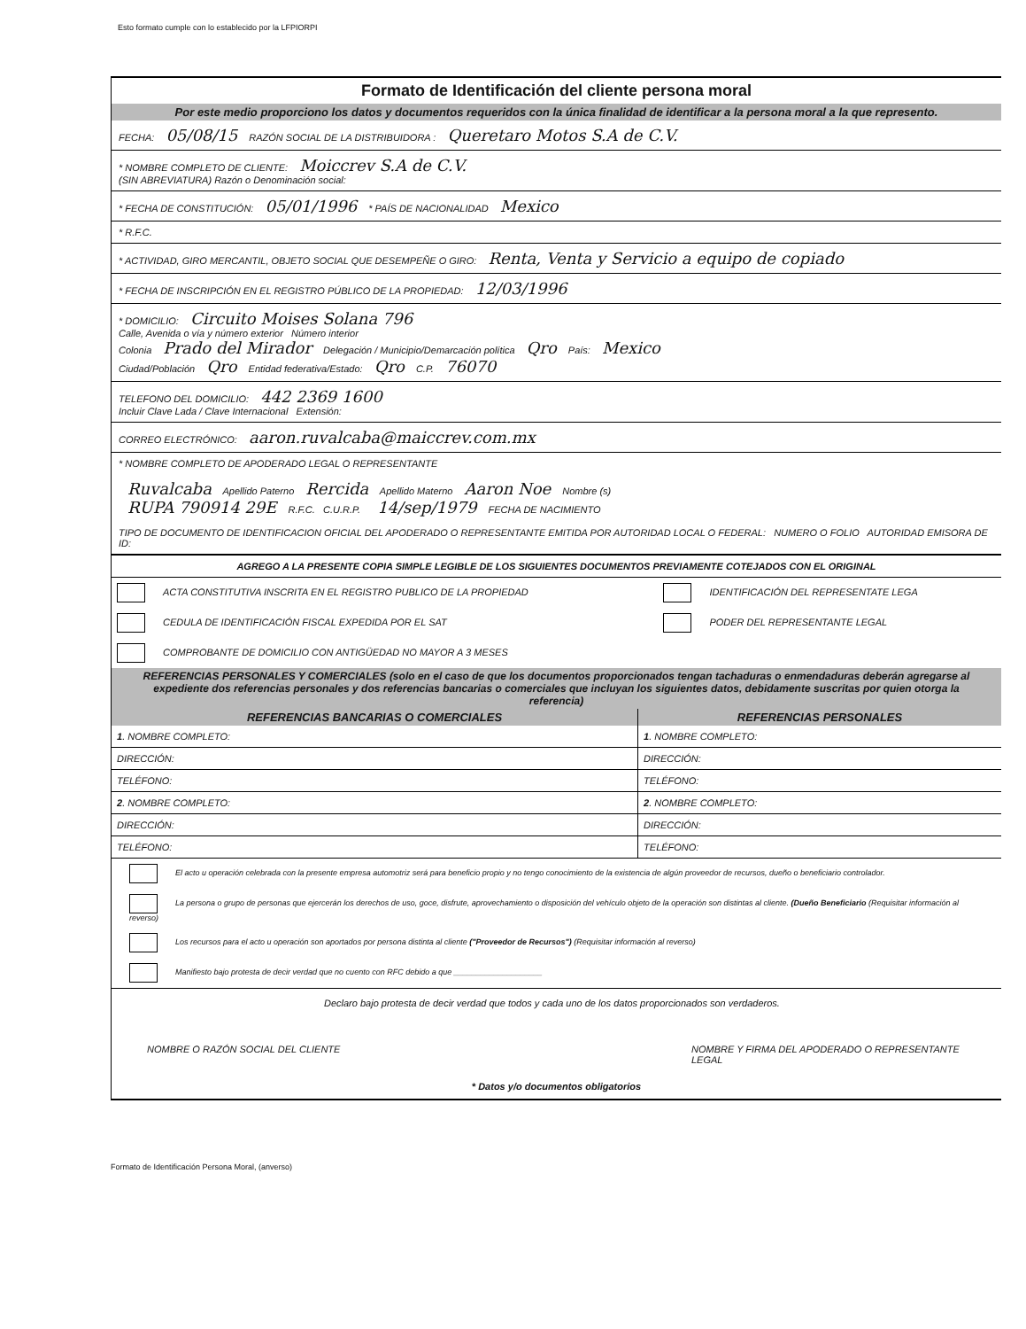Esto formato cumple con lo establecido por la LFPIORPI
Formato de Identificación del cliente persona moral
Por este medio proporciono los datos y documentos requeridos con la única finalidad de identificar a la persona moral a la que represento.
FECHA: 05/08/15 RAZÓN SOCIAL DE LA DISTRIBUIDORA : Queretaro Motos S.A de C.V.
* NOMBRE COMPLETO DE CLIENTE: Moiccrev S.A de C.V.
(SIN ABREVIATURA) Razón o Denominación social:
* FECHA DE CONSTITUCIÓN: 05/01/1996 * PAÍS DE NACIONALIDAD Mexico
* R.F.C.
* ACTIVIDAD, GIRO MERCANTIL, OBJETO SOCIAL QUE DESEMPEÑE O GIRO: Renta, Venta y Servicio a equipo de copiado
* FECHA DE INSCRIPCIÓN EN EL REGISTRO PÚBLICO DE LA PROPIEDAD: 12/03/1996
* DOMICILIO: Circuito Moises Solana 796
Calle, Avenida o vía y número exterior Número interior
Colonia Prado del Mirador Delegación / Municipio/Demarcación política Qro País: Mexico
Ciudad/Población Qro Entidad federativa/Estado: Qro C.P. 76070
TELEFONO DEL DOMICILIO: 442 2369 1600
Incluir Clave Lada / Clave Internacional Extensión:
CORREO ELECTRÓNICO: aaron.ruvalcaba@maiccrev.com.mx
* NOMBRE COMPLETO DE APODERADO LEGAL O REPRESENTANTE
Ruvalcaba Apellido Paterno Rercida Apellido Materno Aaron Noe Nombre (s)
RUPA 790914 29E R.F.C. C.U.R.P. 14/sep/1979 FECHA DE NACIMIENTO
TIPO DE DOCUMENTO DE IDENTIFICACION OFICIAL DEL APODERADO O REPRESENTANTE EMITIDA POR AUTORIDAD LOCAL O FEDERAL: NUMERO O FOLIO AUTORIDAD EMISORA DE ID:
AGREGO A LA PRESENTE COPIA SIMPLE LEGIBLE DE LOS SIGUIENTES DOCUMENTOS PREVIAMENTE COTEJADOS CON EL ORIGINAL
| ACTA CONSTITUTIVA INSCRITA EN EL REGISTRO PUBLICO DE LA PROPIEDAD | IDENTIFICACIÓN DEL REPRESENTATE LEGA |
| CEDULA DE IDENTIFICACIÓN FISCAL EXPEDIDA POR EL SAT | PODER DEL REPRESENTANTE LEGAL |
| COMPROBANTE DE DOMICILIO CON ANTIGÜEDAD NO MAYOR A 3 MESES | |
REFERENCIAS PERSONALES Y COMERCIALES (solo en el caso de que los documentos proporcionados tengan tachaduras o enmendaduras deberán agregarse al expediente dos referencias personales y dos referencias bancarias o comerciales que incluyan los siguientes datos, debidamente suscritas por quien otorga la referencia)
| REFERENCIAS BANCARIAS O COMERCIALES | REFERENCIAS PERSONALES |
| --- | --- |
| 1 . NOMBRE COMPLETO: | 1 . NOMBRE COMPLETO: |
| DIRECCIÓN: | DIRECCIÓN: |
| TELÉFONO: | TELÉFONO: |
| 2 . NOMBRE COMPLETO: | 2 . NOMBRE COMPLETO: |
| DIRECCIÓN: | DIRECCIÓN: |
| TELÉFONO: | TELÉFONO: |
El acto u operación celebrada con la presente empresa automotriz será para beneficio propio y no tengo conocimiento de la existencia de algún proveedor de recursos, dueño o beneficiario controlador.
La persona o grupo de personas que ejercerán los derechos de uso, goce, disfrute, aprovechamiento o disposición del vehículo objeto de la operación son distintas al cliente. (Dueño Beneficiario (Requisitar información al reverso)
Los recursos para el acto u operación son aportados por persona distinta al cliente ("Proveedor de Recursos") (Requisitar información al reverso)
Manifiesto bajo protesta de decir verdad que no cuento con RFC debido a que ____________________
Declaro bajo protesta de decir verdad que todos y cada uno de los datos proporcionados son verdaderos.
NOMBRE O RAZÓN SOCIAL DEL CLIENTE NOMBRE Y FIRMA DEL APODERADO O REPRESENTANTE LEGAL
* Datos y/o documentos obligatorios
Formato de Identificación Persona Moral, (anverso)